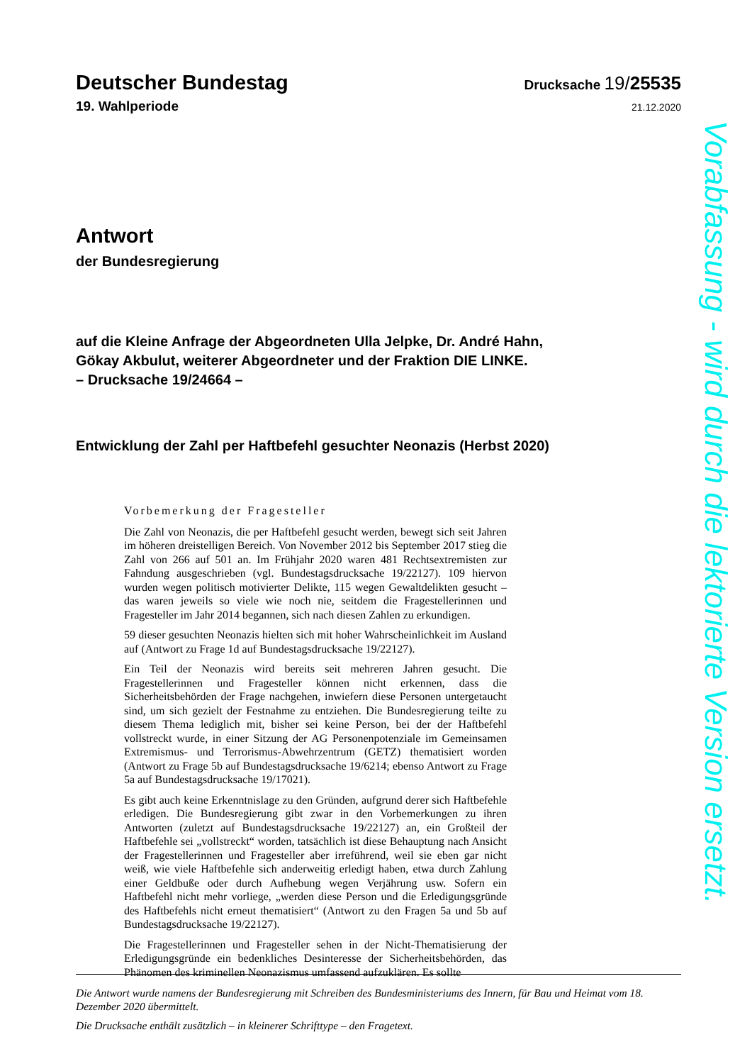Deutscher Bundestag
Drucksache 19/25535
19. Wahlperiode
21.12.2020
Antwort
der Bundesregierung
auf die Kleine Anfrage der Abgeordneten Ulla Jelpke, Dr. André Hahn,
Gökay Akbulut, weiterer Abgeordneter und der Fraktion DIE LINKE.
– Drucksache 19/24664 –
Entwicklung der Zahl per Haftbefehl gesuchter Neonazis (Herbst 2020)
Vorbemerkung der Fragesteller
Die Zahl von Neonazis, die per Haftbefehl gesucht werden, bewegt sich seit Jahren im höheren dreistelligen Bereich. Von November 2012 bis September 2017 stieg die Zahl von 266 auf 501 an. Im Frühjahr 2020 waren 481 Rechtsextremisten zur Fahndung ausgeschrieben (vgl. Bundestagsdrucksache 19/22127). 109 hiervon wurden wegen politisch motivierter Delikte, 115 wegen Gewaltdelikten gesucht – das waren jeweils so viele wie noch nie, seitdem die Fragestellerinnen und Fragesteller im Jahr 2014 begannen, sich nach diesen Zahlen zu erkundigen.
59 dieser gesuchten Neonazis hielten sich mit hoher Wahrscheinlichkeit im Ausland auf (Antwort zu Frage 1d auf Bundestagsdrucksache 19/22127).
Ein Teil der Neonazis wird bereits seit mehreren Jahren gesucht. Die Fragestellerinnen und Fragesteller können nicht erkennen, dass die Sicherheitsbehörden der Frage nachgehen, inwiefern diese Personen untergetaucht sind, um sich gezielt der Festnahme zu entziehen. Die Bundesregierung teilte zu diesem Thema lediglich mit, bisher sei keine Person, bei der der Haftbefehl vollstreckt wurde, in einer Sitzung der AG Personenpotenziale im Gemeinsamen Extremismus- und Terrorismus-Abwehrzentrum (GETZ) thematisiert worden (Antwort zu Frage 5b auf Bundestagsdrucksache 19/6214; ebenso Antwort zu Frage 5a auf Bundestagsdrucksache 19/17021).
Es gibt auch keine Erkenntnislage zu den Gründen, aufgrund derer sich Haftbefehle erledigen. Die Bundesregierung gibt zwar in den Vorbemerkungen zu ihren Antworten (zuletzt auf Bundestagsdrucksache 19/22127) an, ein Großteil der Haftbefehle sei „vollstreckt“ worden, tatsächlich ist diese Behauptung nach Ansicht der Fragestellerinnen und Fragesteller aber irreführend, weil sie eben gar nicht weiß, wie viele Haftbefehle sich anderweitig erledigt haben, etwa durch Zahlung einer Geldbuße oder durch Aufhebung wegen Verjährung usw. Sofern ein Haftbefehl nicht mehr vorliege, „werden diese Person und die Erledigungsgründe des Haftbefehls nicht erneut thematisiert“ (Antwort zu den Fragen 5a und 5b auf Bundestagsdrucksache 19/22127).
Die Fragestellerinnen und Fragesteller sehen in der Nicht-Thematisierung der Erledigungsgründe ein bedenkliches Desinteresse der Sicherheitsbehörden, das Phänomen des kriminellen Neonazismus umfassend aufzuklären. Es sollte
Die Antwort wurde namens der Bundesregierung mit Schreiben des Bundesministeriums des Innern, für Bau und Heimat vom 18. Dezember 2020 übermittelt.
Die Drucksache enthält zusätzlich – in kleinerer Schrifttype – den Fragetext.
Vorabfassung - wird durch die lektorierte Version ersetzt.